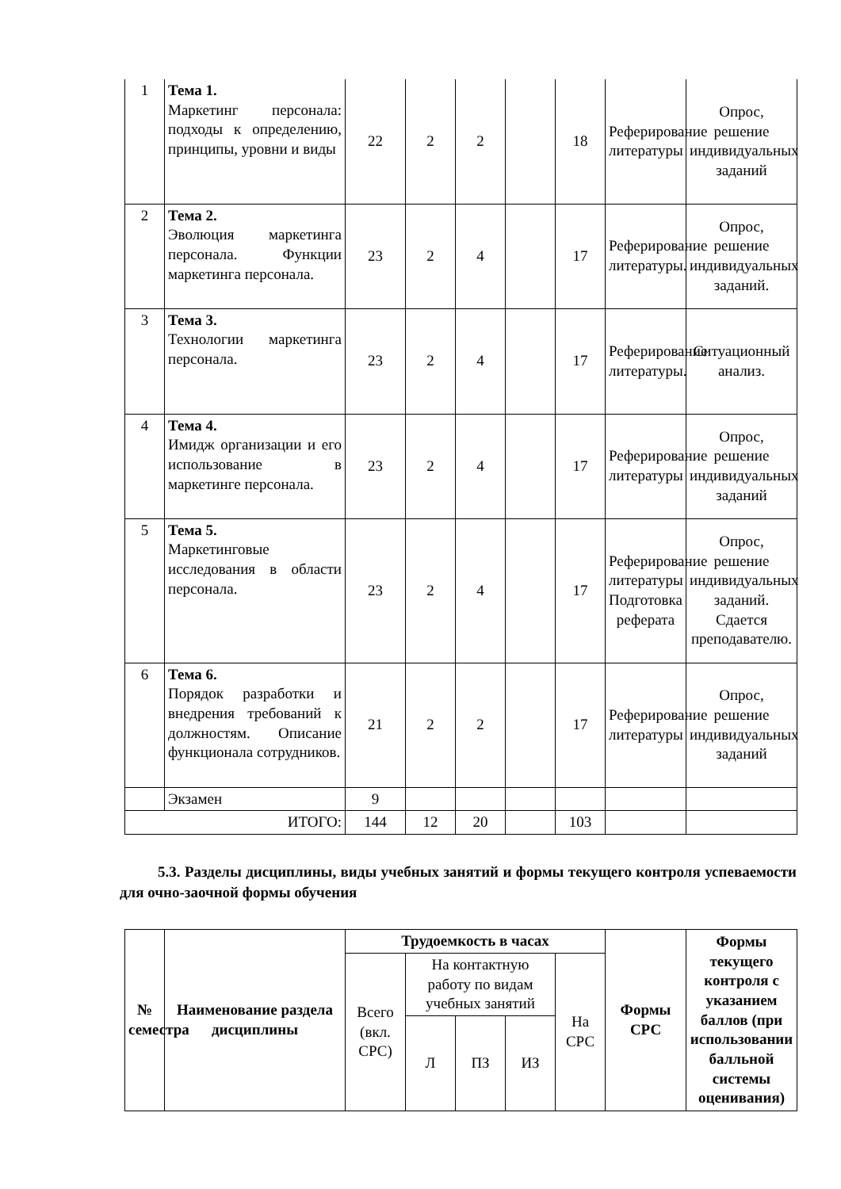| 1 | Тема 1. Маркетинг персонала: подходы к определению, принципы, уровни и виды | 22 | 2 | 2 | | 18 | Реферирование литературы | Опрос, решение индивидуальных заданий |
| 2 | Тема 2. Эволюция маркетинга персонала. Функции маркетинга персонала. | 23 | 2 | 4 | | 17 | Реферирование литературы. | Опрос, решение индивидуальных заданий. |
| 3 | Тема 3. Технологии маркетинга персонала. | 23 | 2 | 4 | | 17 | Реферирование литературы. | Ситуационный анализ. |
| 4 | Тема 4. Имидж организации и его использование в маркетинге персонала. | 23 | 2 | 4 | | 17 | Реферирование литературы | Опрос, решение индивидуальных заданий |
| 5 | Тема 5. Маркетинговые исследования в области персонала. | 23 | 2 | 4 | | 17 | Реферирование литературы Подготовка реферата | Опрос, решение индивидуальных заданий. Сдается преподавателю. |
| 6 | Тема 6. Порядок разработки и внедрения требований к должностям. Описание функционала сотрудников. | 21 | 2 | 2 | | 17 | Реферирование литературы | Опрос, решение индивидуальных заданий |
| | Экзамен | 9 | | | | | | |
| ИТОГО: | | 144 | 12 | 20 | | 103 | | |
5.3. Разделы дисциплины, виды учебных занятий и формы текущего контроля успеваемости для очно-заочной формы обучения
| № семестра | Наименование раздела дисциплины | Трудоемкость в часах | | | | | Формы СРС | Формы текущего контроля с указанием баллов (при использовании балльной системы оценивания) |
| --- | --- | --- | --- | --- | --- | --- | --- | --- |
| | | Всего (вкл. СРС) | На контактную работу по видам учебных занятий | | | На СРС | | |
| | | | Л | ПЗ | ИЗ | | | |